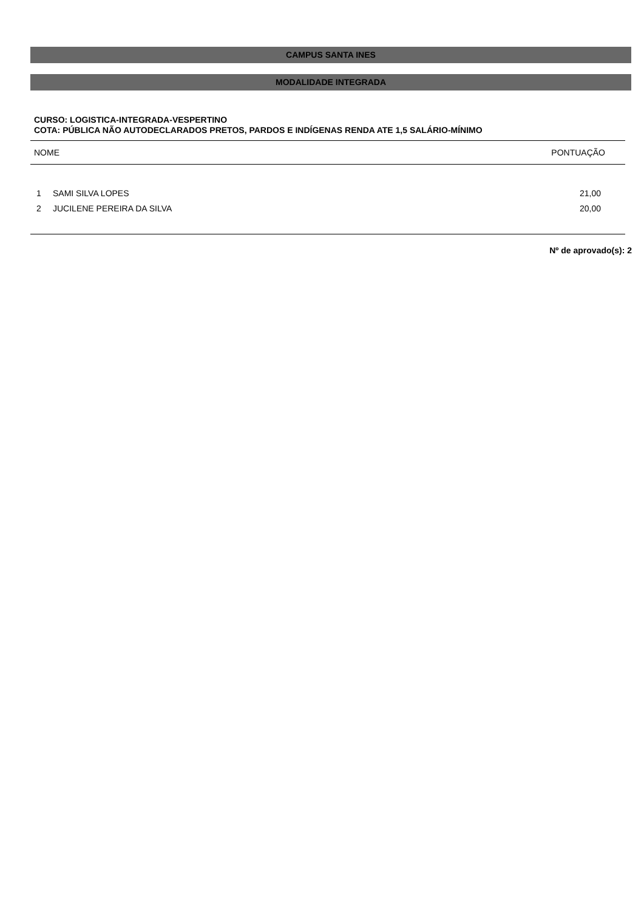CAMPUS SANTA INES
MODALIDADE INTEGRADA
CURSO: LOGISTICA-INTEGRADA-VESPERTINO
COTA: PÚBLICA NÃO AUTODECLARADOS PRETOS, PARDOS E INDÍGENAS RENDA ATE 1,5 SALÁRIO-MÍNIMO
| NOME | | PONTUAÇÃO |
| --- | --- | --- |
| 1 | SAMI SILVA LOPES | 21,00 |
| 2 | JUCILENE PEREIRA DA SILVA | 20,00 |
Nº de aprovado(s): 2